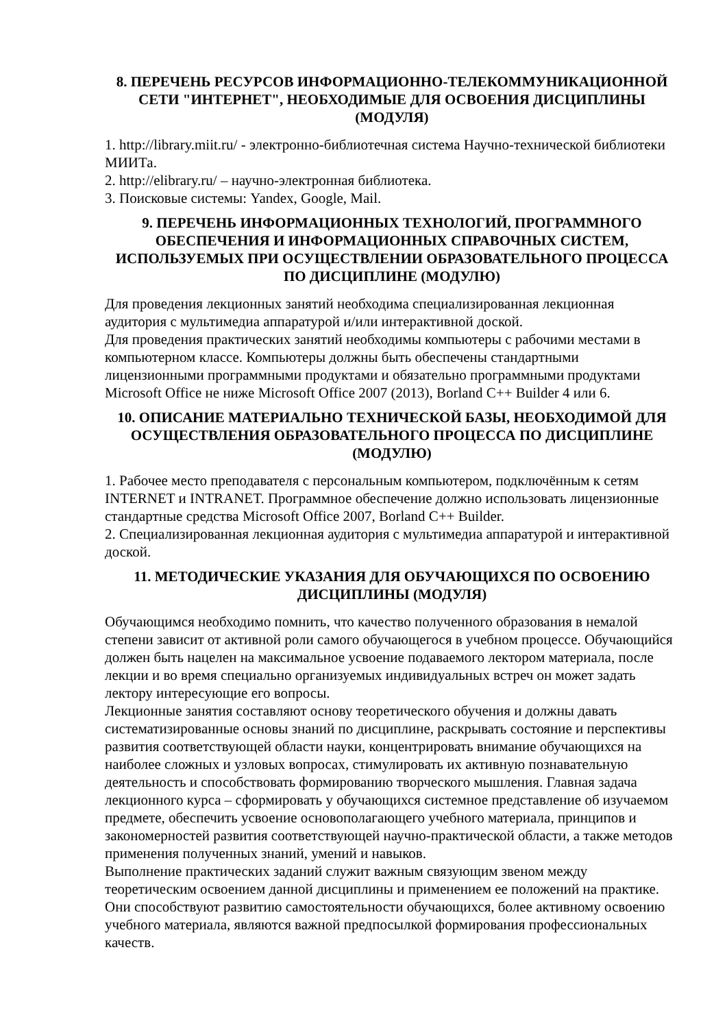8. ПЕРЕЧЕНЬ РЕСУРСОВ ИНФОРМАЦИОННО-ТЕЛЕКОММУНИКАЦИОННОЙ СЕТИ "ИНТЕРНЕТ", НЕОБХОДИМЫЕ ДЛЯ ОСВОЕНИЯ ДИСЦИПЛИНЫ (МОДУЛЯ)
1. http://library.miit.ru/ - электронно-библиотечная система Научно-технической библиотеки МИИТа.
2. http://elibrary.ru/ – научно-электронная библиотека.
3. Поисковые системы: Yandex, Google, Mail.
9. ПЕРЕЧЕНЬ ИНФОРМАЦИОННЫХ ТЕХНОЛОГИЙ, ПРОГРАММНОГО ОБЕСПЕЧЕНИЯ И ИНФОРМАЦИОННЫХ СПРАВОЧНЫХ СИСТЕМ, ИСПОЛЬЗУЕМЫХ ПРИ ОСУЩЕСТВЛЕНИИ ОБРАЗОВАТЕЛЬНОГО ПРОЦЕССА ПО ДИСЦИПЛИНЕ (МОДУЛЮ)
Для проведения лекционных занятий необходима специализированная лекционная аудитория с мультимедиа аппаратурой и/или интерактивной доской.
Для проведения практических занятий необходимы компьютеры с рабочими местами в компьютерном классе. Компьютеры должны быть обеспечены стандартными лицензионными программными продуктами и обязательно программными продуктами Microsoft Office не ниже Microsoft Office 2007 (2013), Borland C++ Builder 4 или 6.
10. ОПИСАНИЕ МАТЕРИАЛЬНО ТЕХНИЧЕСКОЙ БАЗЫ, НЕОБХОДИМОЙ ДЛЯ ОСУЩЕСТВЛЕНИЯ ОБРАЗОВАТЕЛЬНОГО ПРОЦЕССА ПО ДИСЦИПЛИНЕ (МОДУЛЮ)
1. Рабочее место преподавателя с персональным компьютером, подключённым к сетям INTERNET и INTRANET. Программное обеспечение должно использовать лицензионные стандартные средства Microsoft Office 2007, Borland C++ Builder.
2. Специализированная лекционная аудитория с мультимедиа аппаратурой и интерактивной доской.
11. МЕТОДИЧЕСКИЕ УКАЗАНИЯ ДЛЯ ОБУЧАЮЩИХСЯ ПО ОСВОЕНИЮ ДИСЦИПЛИНЫ (МОДУЛЯ)
Обучающимся необходимо помнить, что качество полученного образования в немалой степени зависит от активной роли самого обучающегося в учебном процессе. Обучающийся должен быть нацелен на максимальное усвоение подаваемого лектором материала, после лекции и во время специально организуемых индивидуальных встреч он может задать лектору интересующие его вопросы.
Лекционные занятия составляют основу теоретического обучения и должны давать систематизированные основы знаний по дисциплине, раскрывать состояние и перспективы развития соответствующей области науки, концентрировать внимание обучающихся на наиболее сложных и узловых вопросах, стимулировать их активную познавательную деятельность и способствовать формированию творческого мышления. Главная задача лекционного курса – сформировать у обучающихся системное представление об изучаемом предмете, обеспечить усвоение основополагающего учебного материала, принципов и закономерностей развития соответствующей научно-практической области, а также методов применения полученных знаний, умений и навыков.
Выполнение практических заданий служит важным связующим звеном между теоретическим освоением данной дисциплины и применением ее положений на практике. Они способствуют развитию самостоятельности обучающихся, более активному освоению учебного материала, являются важной предпосылкой формирования профессиональных качеств.